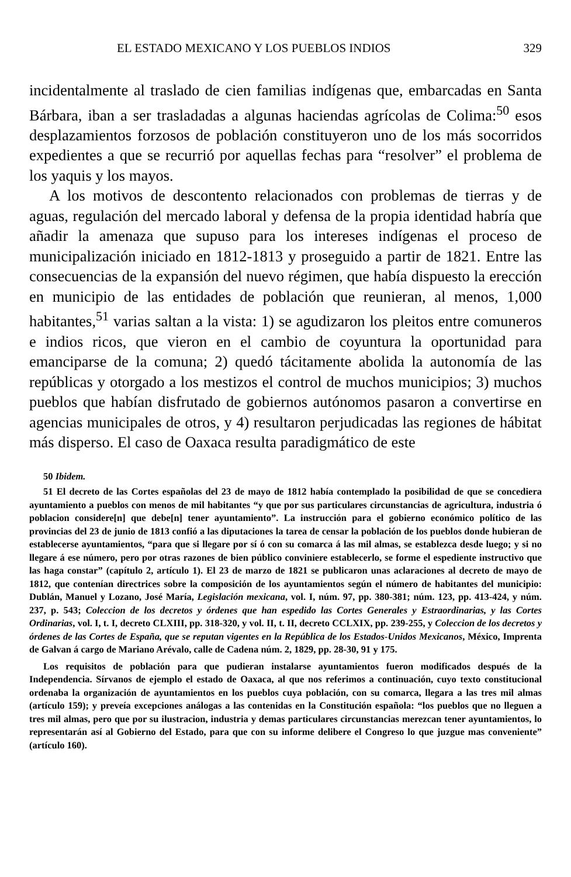EL ESTADO MEXICANO Y LOS PUEBLOS INDIOS 329
incidentalmente al traslado de cien familias indígenas que, embarcadas en Santa Bárbara, iban a ser trasladadas a algunas haciendas agrícolas de Colima:<sup>50</sup> esos desplazamientos forzosos de población constituyeron uno de los más socorridos expedientes a que se recurrió por aquellas fechas para “resolver” el problema de los yaquis y los mayos.
A los motivos de descontento relacionados con problemas de tierras y de aguas, regulación del mercado laboral y defensa de la propia identidad habría que añadir la amenaza que supuso para los intereses indígenas el proceso de municipalización iniciado en 1812-1813 y proseguido a partir de 1821. Entre las consecuencias de la expansión del nuevo régimen, que había dispuesto la erección en municipio de las entidades de población que reunieran, al menos, 1,000 habitantes,<sup>51</sup> varias saltan a la vista: 1) se agudizaron los pleitos entre comuneros e indios ricos, que vieron en el cambio de coyuntura la oportunidad para emanciparse de la comuna; 2) quedó tácitamente abolida la autonomía de las repúblicas y otorgado a los mestizos el control de muchos municipios; 3) muchos pueblos que habían disfrutado de gobiernos autónomos pasaron a convertirse en agencias municipales de otros, y 4) resultaron perjudicadas las regiones de hábitat más disperso. El caso de Oaxaca resulta paradigmático de este
50 Ibidem.
51 El decreto de las Cortes españolas del 23 de mayo de 1812 había contemplado la posibilidad de que se concediera ayuntamiento a pueblos con menos de mil habitantes “y que por sus particulares circunstancias de agricultura, industria ó poblacion considere[n] que debe[n] tener ayuntamiento”. La instrucción para el gobierno económico político de las provincias del 23 de junio de 1813 confió a las diputaciones la tarea de censar la población de los pueblos donde hubieran de establecerse ayuntamientos, “para que si llegare por sí ó con su comarca á las mil almas, se establezca desde luego; y si no llegare á ese número, pero por otras razones de bien público conviniere establecerlo, se forme el espediente instructivo que las haga constar” (capítulo 2, artículo 1). El 23 de marzo de 1821 se publicaron unas aclaraciones al decreto de mayo de 1812, que contenían directrices sobre la composición de los ayuntamientos según el número de habitantes del municipio: Dublán, Manuel y Lozano, José María, Legislación mexicana, vol. I, núm. 97, pp. 380-381; núm. 123, pp. 413-424, y núm. 237, p. 543; Coleccion de los decretos y órdenes que han espedido las Cortes Generales y Estraordinarias, y las Cortes Ordinarias, vol. I, t. I, decreto CLXIII, pp. 318-320, y vol. II, t. II, decreto CCLXIX, pp. 239-255, y Coleccion de los decretos y órdenes de las Cortes de España, que se reputan vigentes en la República de los Estados-Unidos Mexicanos, México, Imprenta de Galvan á cargo de Mariano Arévalo, calle de Cadena núm. 2, 1829, pp. 28-30, 91 y 175.
Los requisitos de población para que pudieran instalarse ayuntamientos fueron modificados después de la Independencia. Sírvanos de ejemplo el estado de Oaxaca, al que nos referimos a continuación, cuyo texto constitucional ordenaba la organización de ayuntamientos en los pueblos cuya población, con su comarca, llegara a las tres mil almas (artículo 159); y preveía excepciones análogas a las contenidas en la Constitución española: “los pueblos que no lleguen a tres mil almas, pero que por su ilustracion, industria y demas particulares circunstancias merezcan tener ayuntamientos, lo representarán así al Gobierno del Estado, para que con su informe delibere el Congreso lo que juzgue mas conveniente” (artículo 160).